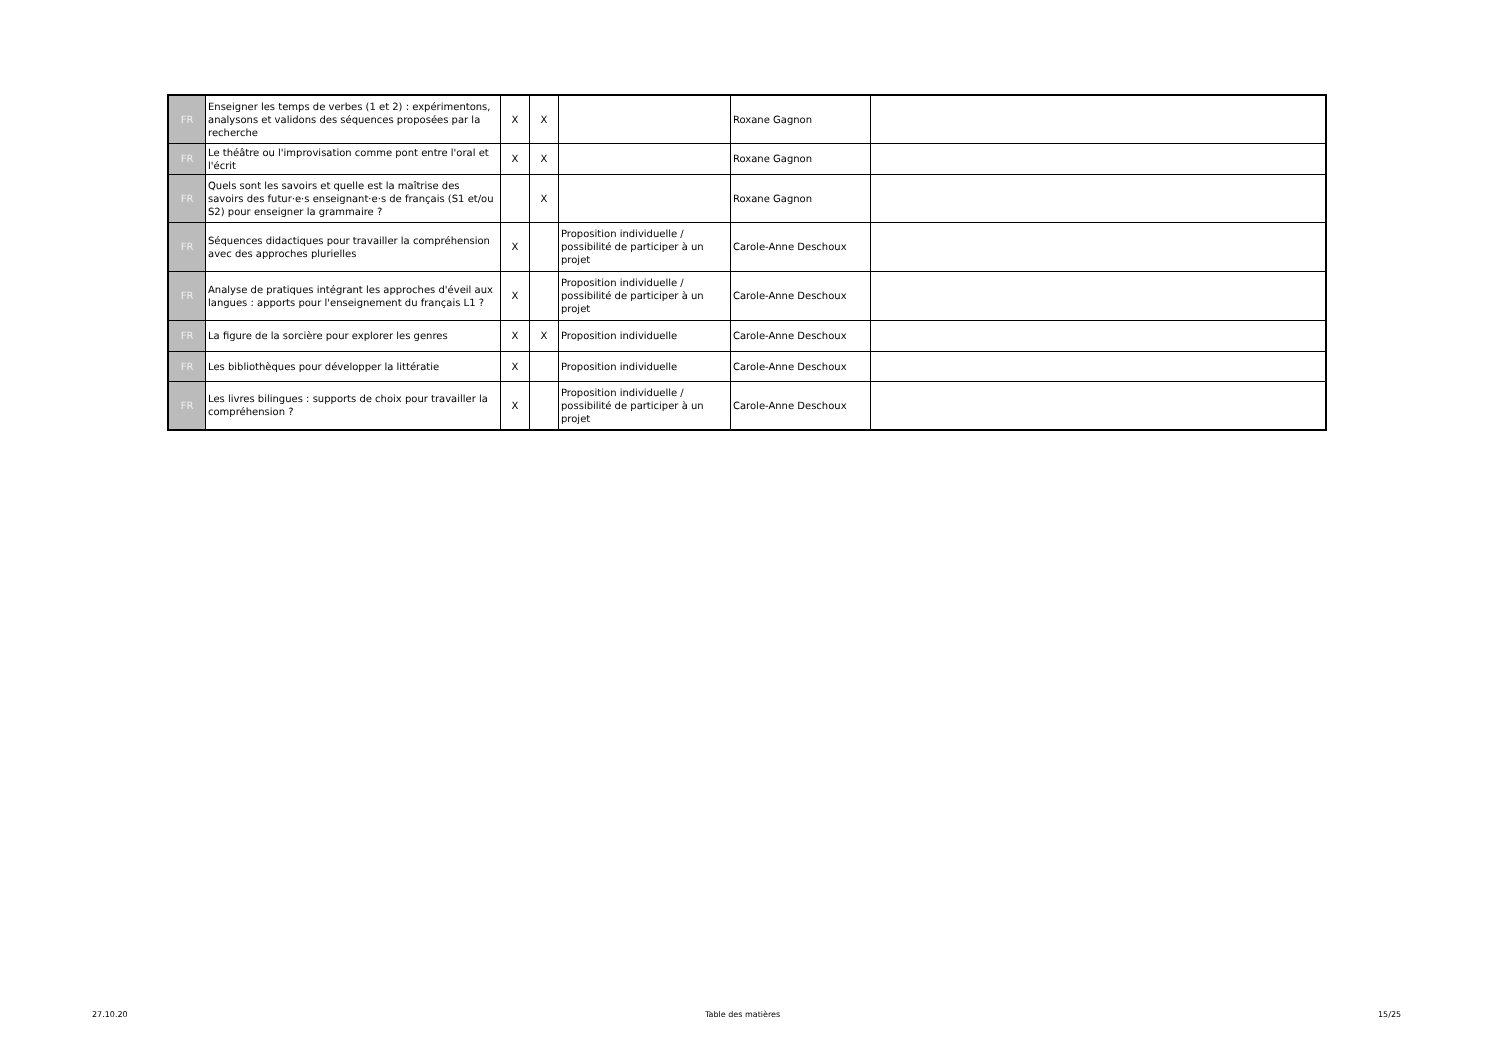| FR | Enseigner les temps de verbes (1 et 2) : expérimentons, analysons et validons des séquences proposées par la recherche | X | X | | Roxane Gagnon | |
| FR | Le théâtre ou l'improvisation comme pont entre l'oral et l'écrit | X | X | | Roxane Gagnon | |
| FR | Quels sont les savoirs et quelle est la maîtrise des savoirs des futur·e·s enseignant·e·s de français (S1 et/ou S2) pour enseigner la grammaire ? | | X | | Roxane Gagnon | |
| FR | Séquences didactiques pour travailler la compréhension avec des approches plurielles | X | | Proposition individuelle / possibilité de participer à un projet | Carole-Anne Deschoux | |
| FR | Analyse de pratiques intégrant les approches d'éveil aux langues : apports pour l'enseignement du français L1 ? | X | | Proposition individuelle / possibilité de participer à un projet | Carole-Anne Deschoux | |
| FR | La figure de la sorcière pour explorer les genres | X | X | Proposition individuelle | Carole-Anne Deschoux | |
| FR | Les bibliothèques pour développer la littératie | X | | Proposition individuelle | Carole-Anne Deschoux | |
| FR | Les livres bilingues : supports de choix pour travailler la compréhension ? | X | | Proposition individuelle / possibilité de participer à un projet | Carole-Anne Deschoux | |
27.10.20 Table des matières 15/25